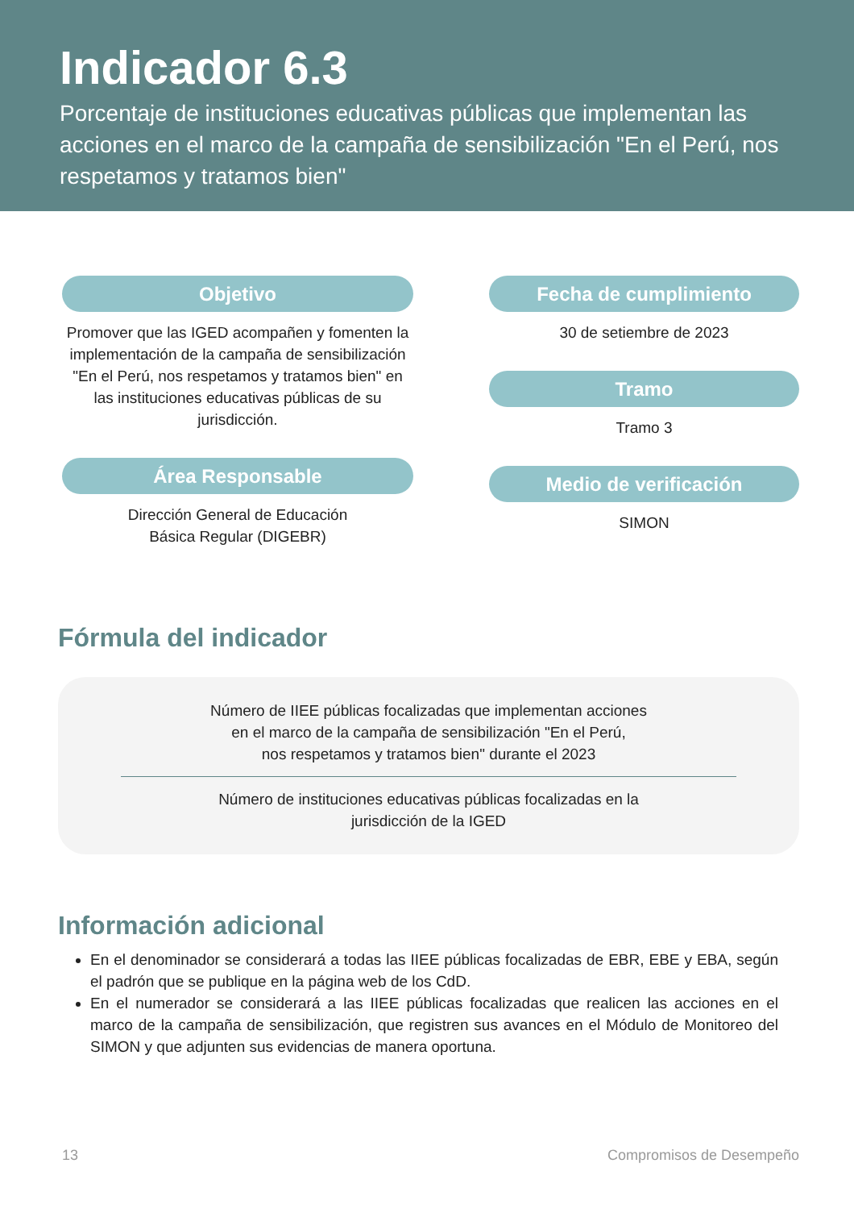Indicador 6.3
Porcentaje de instituciones educativas públicas que implementan las acciones en el marco de la campaña de sensibilización "En el Perú, nos respetamos y tratamos bien"
Objetivo
Promover que las IGED acompañen y fomenten la implementación de la campaña de sensibilización "En el Perú, nos respetamos y tratamos bien" en las instituciones educativas públicas de su jurisdicción.
Área Responsable
Dirección General de Educación
Básica Regular (DIGEBR)
Fecha de cumplimiento
30 de setiembre de 2023
Tramo
Tramo 3
Medio de verificación
SIMON
Fórmula del indicador
Número de IIEE públicas focalizadas que implementan acciones
en el marco de la campaña de sensibilización "En el Perú,
nos respetamos y tratamos bien" durante el 2023
Número de instituciones educativas públicas focalizadas en la
jurisdicción de la IGED
Información adicional
En el denominador se considerará a todas las IIEE públicas focalizadas de EBR, EBE y EBA, según el padrón que se publique en la página web de los CdD.
En el numerador se considerará a las IIEE públicas focalizadas que realicen las acciones en el marco de la campaña de sensibilización, que registren sus avances en el Módulo de Monitoreo del SIMON y que adjunten sus evidencias de manera oportuna.
13 Compromisos de Desempeño